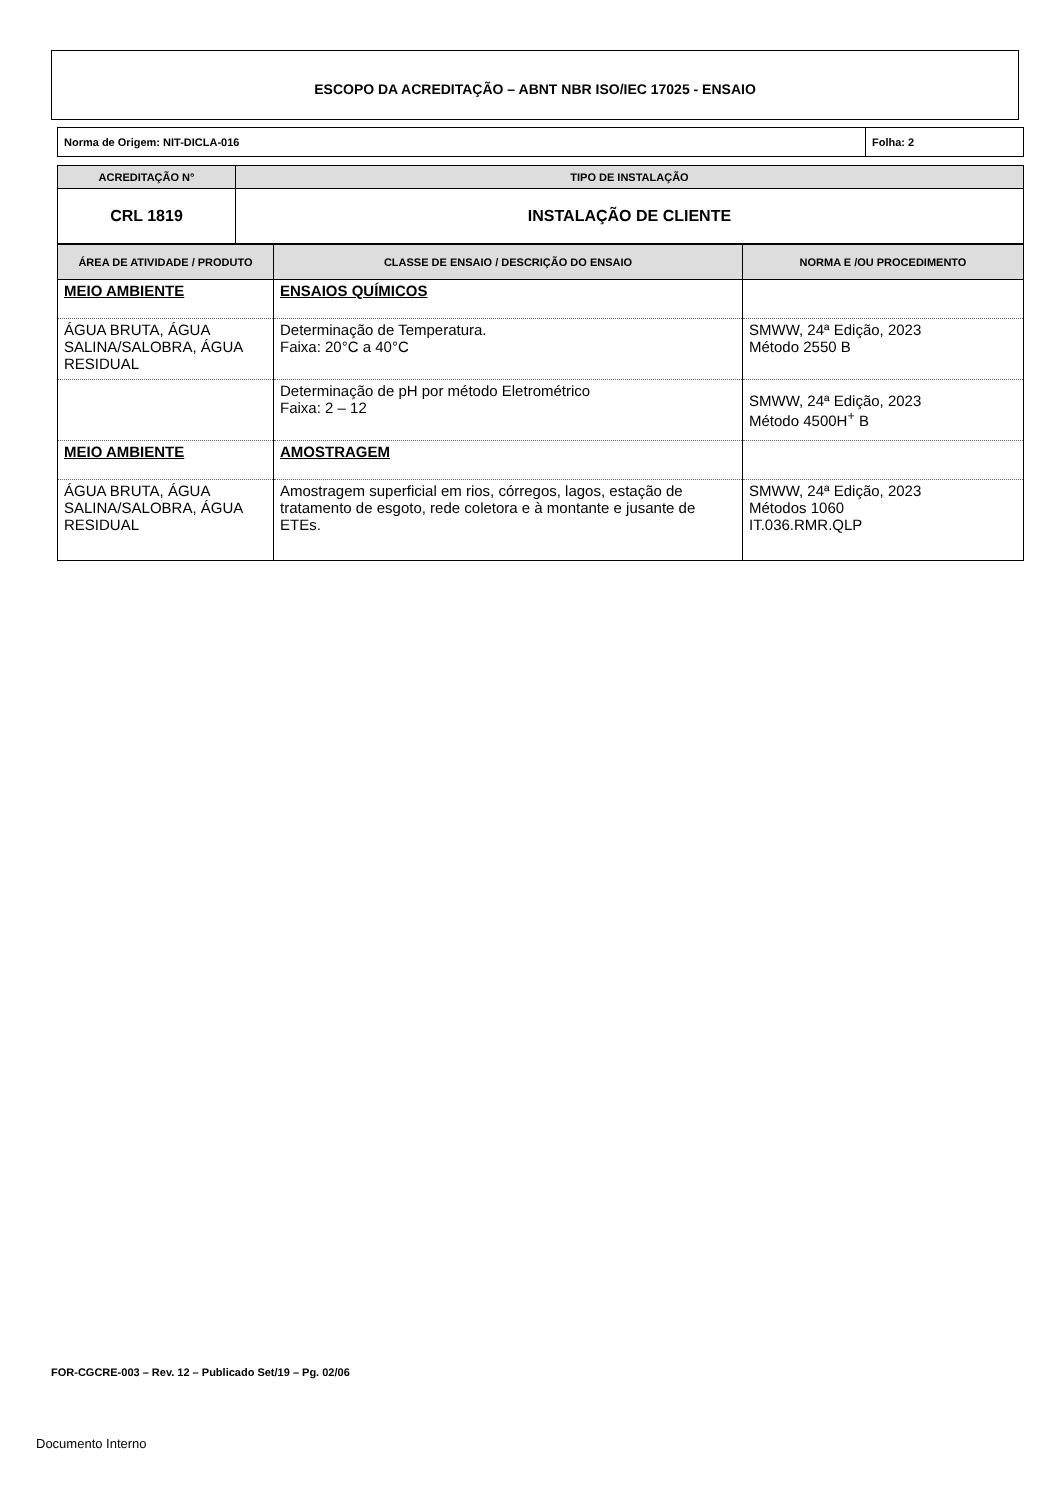ESCOPO DA ACREDITAÇÃO – ABNT NBR ISO/IEC 17025 - ENSAIO
| Norma de Origem: NIT-DICLA-016 | Folha: 2 |
| ACREDITAÇÃO N° | TIPO DE INSTALAÇÃO |
| --- | --- |
| CRL 1819 | INSTALAÇÃO DE CLIENTE |
| ÁREA DE ATIVIDADE / PRODUTO | CLASSE DE ENSAIO / DESCRIÇÃO DO ENSAIO | NORMA E /OU PROCEDIMENTO |
| --- | --- | --- |
| MEIO AMBIENTE | ENSAIOS QUÍMICOS | |
| ÁGUA BRUTA, ÁGUA SALINA/SALOBRA, ÁGUA RESIDUAL | Determinação de Temperatura. Faixa: 20°C a 40°C | SMWW, 24ª Edição, 2023 Método 2550 B |
| | Determinação de pH por método Eletrométrico Faixa: 2 – 12 | SMWW, 24ª Edição, 2023 Método 4500H<sup>+</sup> B |
| MEIO AMBIENTE | AMOSTRAGEM | |
| ÁGUA BRUTA, ÁGUA SALINA/SALOBRA, ÁGUA RESIDUAL | Amostragem superficial em rios, córregos, lagos, estação de tratamento de esgoto, rede coletora e à montante e jusante de ETEs. | SMWW, 24ª Edição, 2023 Métodos 1060 IT.036.RMR.QLP |
FOR-CGCRE-003 – Rev. 12 – Publicado Set/19 – Pg. 02/06
Documento Interno